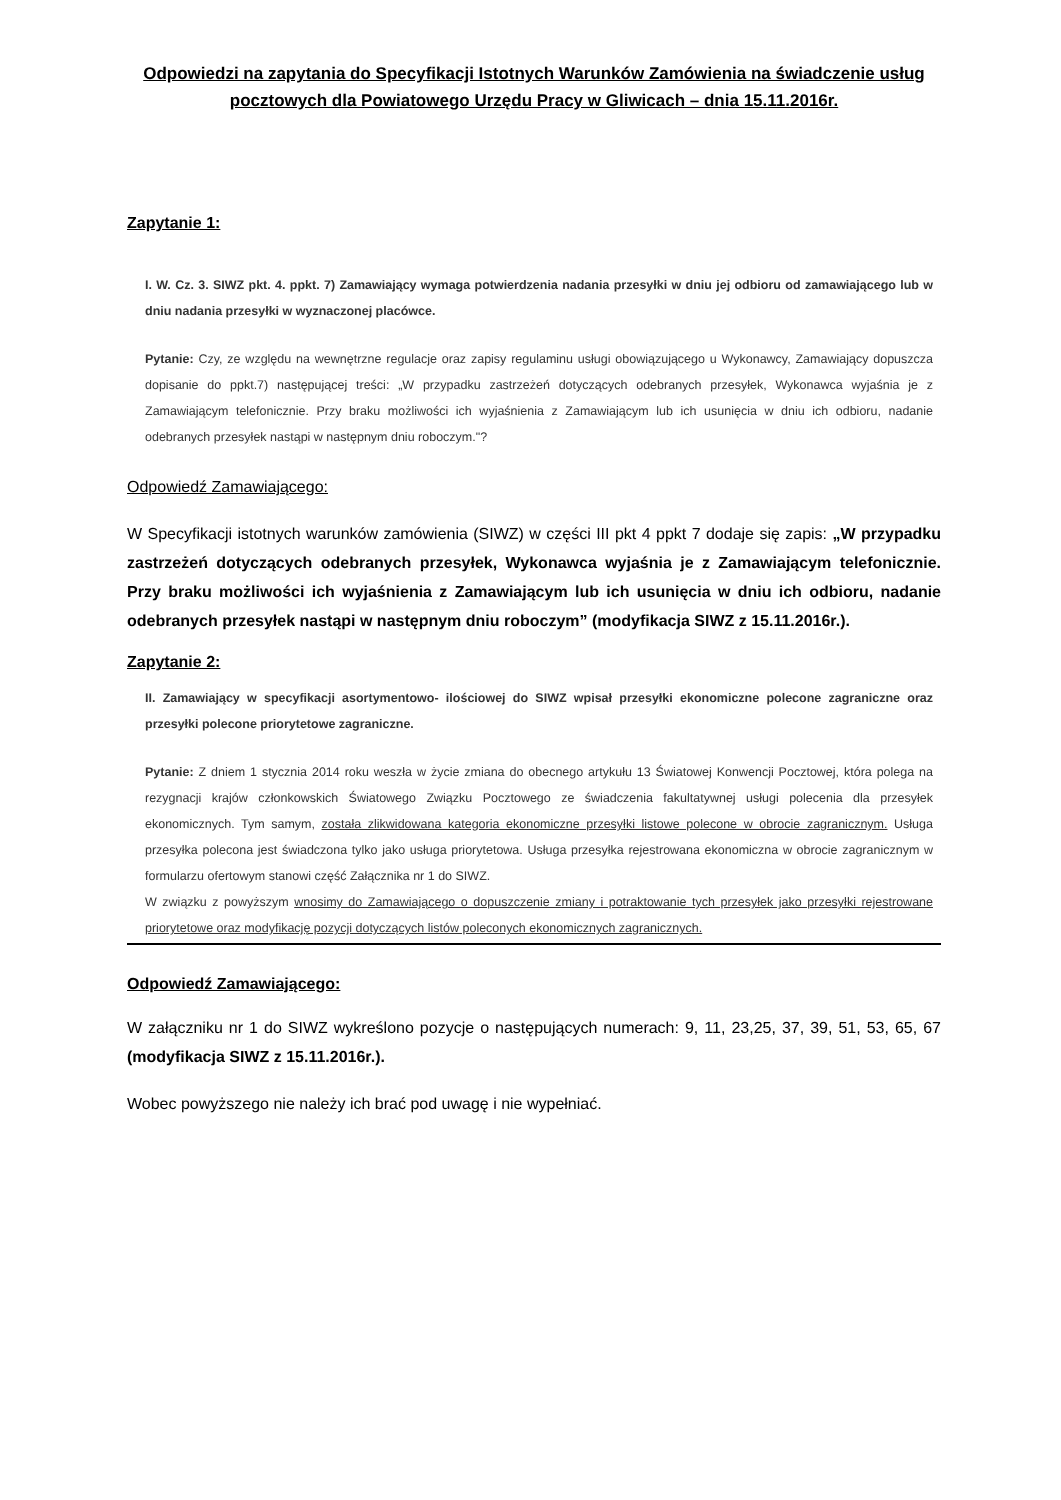Odpowiedzi na zapytania do Specyfikacji Istotnych Warunków Zamówienia na świadczenie usług pocztowych dla Powiatowego Urzędu Pracy w Gliwicach – dnia 15.11.2016r.
Zapytanie 1:
I. W. Cz. 3. SIWZ pkt. 4. ppkt. 7) Zamawiający wymaga potwierdzenia nadania przesyłki w dniu jej odbioru od zamawiającego lub w dniu nadania przesyłki w wyznaczonej placówce.
Pytanie: Czy, ze względu na wewnętrzne regulacje oraz zapisy regulaminu usługi obowiązującego u Wykonawcy, Zamawiający dopuszcza dopisanie do ppkt.7) następującej treści: „W przypadku zastrzeżeń dotyczących odebranych przesyłek, Wykonawca wyjaśnia je z Zamawiającym telefonicznie. Przy braku możliwości ich wyjaśnienia z Zamawiającym lub ich usunięcia w dniu ich odbioru, nadanie odebranych przesyłek nastąpi w następnym dniu roboczym."?
Odpowiedź Zamawiającego:
W Specyfikacji istotnych warunków zamówienia (SIWZ) w części III pkt 4 ppkt 7 dodaje się zapis: „W przypadku zastrzeżeń dotyczących odebranych przesyłek, Wykonawca wyjaśnia je z Zamawiającym telefonicznie. Przy braku możliwości ich wyjaśnienia z Zamawiającym lub ich usunięcia w dniu ich odbioru, nadanie odebranych przesyłek nastąpi w następnym dniu roboczym” (modyfikacja SIWZ z 15.11.2016r.).
Zapytanie 2:
II. Zamawiający w specyfikacji asortymentowo- ilościowej do SIWZ wpisał przesyłki ekonomiczne polecone zagraniczne oraz przesyłki polecone priorytetowe zagraniczne.
Pytanie: Z dniem 1 stycznia 2014 roku weszła w życie zmiana do obecnego artykułu 13 Światowej Konwencji Pocztowej, która polega na rezygnacji krajów członkowskich Światowego Związku Pocztowego ze świadczenia fakultatywnej usługi polecenia dla przesyłek ekonomicznych. Tym samym, została zlikwidowana kategoria ekonomiczne przesyłki listowe polecone w obrocie zagranicznym. Usługa przesyłka polecona jest świadczona tylko jako usługa priorytetowa. Usługa przesyłka rejestrowana ekonomiczna w obrocie zagranicznym w formularzu ofertowym stanowi część Załącznika nr 1 do SIWZ.
W związku z powyższym wnosimy do Zamawiającego o dopuszczenie zmiany i potraktowanie tych przesyłek jako przesyłki rejestrowane priorytetowe oraz modyfikację pozycji dotyczących listów poleconych ekonomicznych zagranicznych.
Odpowiedź Zamawiającego:
W załączniku nr 1 do SIWZ wykreślono pozycje o następujących numerach: 9, 11, 23,25, 37, 39, 51, 53, 65, 67 (modyfikacja SIWZ z 15.11.2016r.).
Wobec powyższego nie należy ich brać pod uwagę i nie wypełniać.